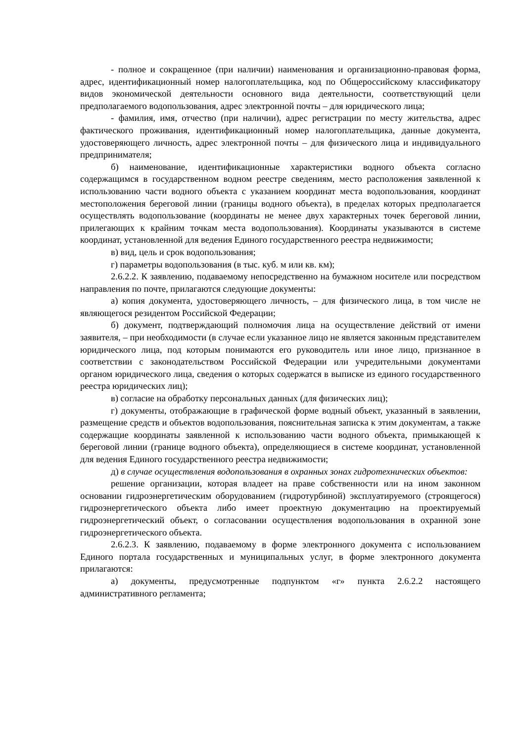- полное и сокращенное (при наличии) наименования и организационно-правовая форма, адрес, идентификационный номер налогоплательщика, код по Общероссийскому классификатору видов экономической деятельности основного вида деятельности, соответствующий цели предполагаемого водопользования, адрес электронной почты – для юридического лица;
- фамилия, имя, отчество (при наличии), адрес регистрации по месту жительства, адрес фактического проживания, идентификационный номер налогоплательщика, данные документа, удостоверяющего личность, адрес электронной почты – для физического лица и индивидуального предпринимателя;
б) наименование, идентификационные характеристики водного объекта согласно содержащимся в государственном водном реестре сведениям, место расположения заявленной к использованию части водного объекта с указанием координат места водопользования, координат местоположения береговой линии (границы водного объекта), в пределах которых предполагается осуществлять водопользование (координаты не менее двух характерных точек береговой линии, прилегающих к крайним точкам места водопользования). Координаты указываются в системе координат, установленной для ведения Единого государственного реестра недвижимости;
в) вид, цель и срок водопользования;
г) параметры водопользования (в тыс. куб. м или кв. км);
2.6.2.2. К заявлению, подаваемому непосредственно на бумажном носителе или посредством направления по почте, прилагаются следующие документы:
а) копия документа, удостоверяющего личность, – для физического лица, в том числе не являющегося резидентом Российской Федерации;
б) документ, подтверждающий полномочия лица на осуществление действий от имени заявителя, – при необходимости (в случае если указанное лицо не является законным представителем юридического лица, под которым понимаются его руководитель или иное лицо, признанное в соответствии с законодательством Российской Федерации или учредительными документами органом юридического лица, сведения о которых содержатся в выписке из единого государственного реестра юридических лиц);
в) согласие на обработку персональных данных (для физических лиц);
г) документы, отображающие в графической форме водный объект, указанный в заявлении, размещение средств и объектов водопользования, пояснительная записка к этим документам, а также содержащие координаты заявленной к использованию части водного объекта, примыкающей к береговой линии (границе водного объекта), определяющиеся в системе координат, установленной для ведения Единого государственного реестра недвижимости;
д) в случае осуществления водопользования в охранных зонах гидротехнических объектов:
решение организации, которая владеет на праве собственности или на ином законном основании гидроэнергетическим оборудованием (гидротурбиной) эксплуатируемого (строящегося) гидроэнергетического объекта либо имеет проектную документацию на проектируемый гидроэнергетический объект, о согласовании осуществления водопользования в охранной зоне гидроэнергетического объекта.
2.6.2.3. К заявлению, подаваемому в форме электронного документа с использованием Единого портала государственных и муниципальных услуг, в форме электронного документа прилагаются:
а) документы, предусмотренные подпунктом «г» пункта 2.6.2.2 настоящего административного регламента;